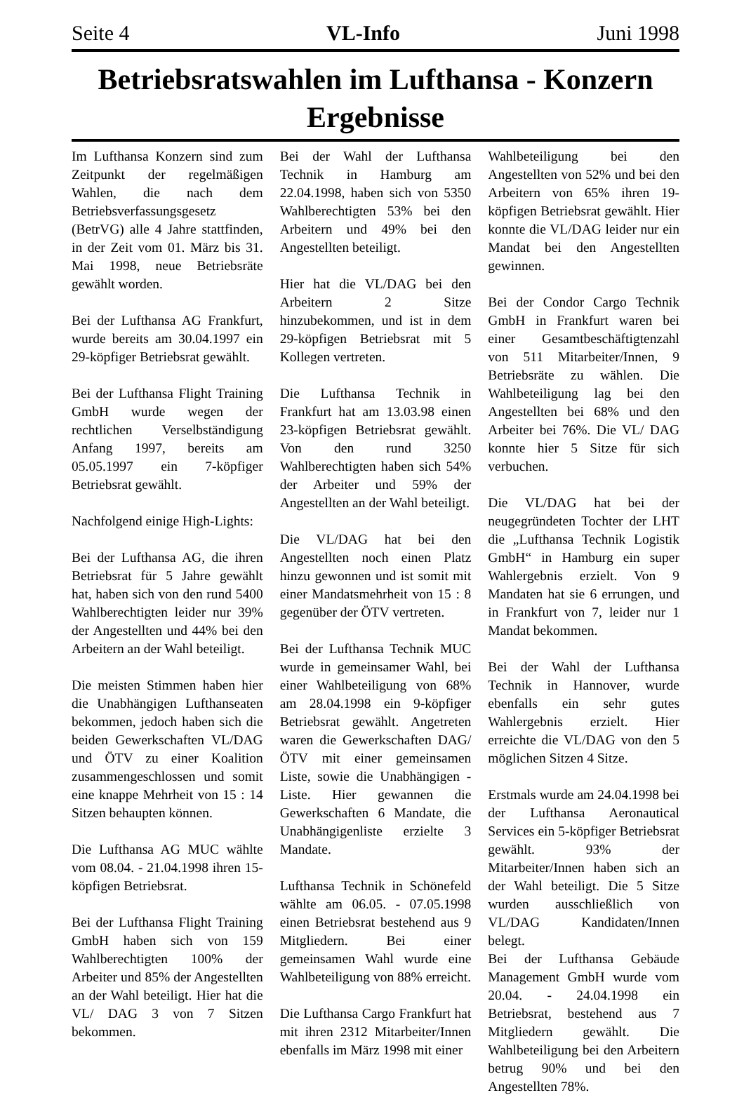Seite 4 VL-Info Juni 1998
Betriebsratswahlen im Lufthansa - Konzern Ergebnisse
Im Lufthansa Konzern sind zum Zeitpunkt der regelmäßigen Wahlen, die nach dem Betriebsverfassungsgesetz (BetrVG) alle 4 Jahre stattfinden, in der Zeit vom 01. März bis 31. Mai 1998, neue Betriebsräte gewählt worden.
Bei der Lufthansa AG Frankfurt, wurde bereits am 30.04.1997 ein 29-köpfiger Betriebsrat gewählt.
Bei der Lufthansa Flight Training GmbH wurde wegen der rechtlichen Verselbständigung Anfang 1997, bereits am 05.05.1997 ein 7-köpfiger Betriebsrat gewählt.
Nachfolgend einige High-Lights:
Bei der Lufthansa AG, die ihren Betriebsrat für 5 Jahre gewählt hat, haben sich von den rund 5400 Wahlberechtigten leider nur 39% der Angestellten und 44% bei den Arbeitern an der Wahl beteiligt.
Die meisten Stimmen haben hier die Unabhängigen Lufthanseaten bekommen, jedoch haben sich die beiden Gewerkschaften VL/DAG und ÖTV zu einer Koalition zusammengeschlossen und somit eine knappe Mehrheit von 15 : 14 Sitzen behaupten können.
Die Lufthansa AG MUC wählte vom 08.04. - 21.04.1998 ihren 15-köpfigen Betriebsrat.
Bei der Lufthansa Flight Training GmbH haben sich von 159 Wahlberechtigten 100% der Arbeiter und 85% der Angestellten an der Wahl beteiligt. Hier hat die VL/ DAG 3 von 7 Sitzen bekommen.
Bei der Wahl der Lufthansa Technik in Hamburg am 22.04.1998, haben sich von 5350 Wahlberechtigten 53% bei den Arbeitern und 49% bei den Angestellten beteiligt.
Hier hat die VL/DAG bei den Arbeitern 2 Sitze hinzubekommen, und ist in dem 29-köpfigen Betriebsrat mit 5 Kollegen vertreten.
Die Lufthansa Technik in Frankfurt hat am 13.03.98 einen 23-köpfigen Betriebsrat gewählt. Von den rund 3250 Wahlberechtigten haben sich 54% der Arbeiter und 59% der Angestellten an der Wahl beteiligt.
Die VL/DAG hat bei den Angestellten noch einen Platz hinzu gewonnen und ist somit mit einer Mandatsmehrheit von 15 : 8 gegenüber der ÖTV vertreten.
Bei der Lufthansa Technik MUC wurde in gemeinsamer Wahl, bei einer Wahlbeteiligung von 68% am 28.04.1998 ein 9-köpfiger Betriebsrat gewählt. Angetreten waren die Gewerkschaften DAG/ ÖTV mit einer gemeinsamen Liste, sowie die Unabhängigen - Liste. Hier gewannen die Gewerkschaften 6 Mandate, die Unabhängigenliste erzielte 3 Mandate.
Lufthansa Technik in Schönefeld wählte am 06.05. - 07.05.1998 einen Betriebsrat bestehend aus 9 Mitgliedern. Bei einer gemeinsamen Wahl wurde eine Wahlbeteiligung von 88% erreicht.
Die Lufthansa Cargo Frankfurt hat mit ihren 2312 Mitarbeiter/Innen ebenfalls im März 1998 mit einer
Wahlbeteiligung bei den Angestellten von 52% und bei den Arbeitern von 65% ihren 19-köpfigen Betriebsrat gewählt. Hier konnte die VL/DAG leider nur ein Mandat bei den Angestellten gewinnen.
Bei der Condor Cargo Technik GmbH in Frankfurt waren bei einer Gesamtbeschäftigtenzahl von 511 Mitarbeiter/Innen, 9 Betriebsräte zu wählen. Die Wahlbeteiligung lag bei den Angestellten bei 68% und den Arbeiter bei 76%. Die VL/ DAG konnte hier 5 Sitze für sich verbuchen.
Die VL/DAG hat bei der neugegründeten Tochter der LHT die „Lufthansa Technik Logistik GmbH“ in Hamburg ein super Wahlergebnis erzielt. Von 9 Mandaten hat sie 6 errungen, und in Frankfurt von 7, leider nur 1 Mandat bekommen.
Bei der Wahl der Lufthansa Technik in Hannover, wurde ebenfalls ein sehr gutes Wahlergebnis erzielt. Hier erreichte die VL/DAG von den 5 möglichen Sitzen 4 Sitze.
Erstmals wurde am 24.04.1998 bei der Lufthansa Aeronautical Services ein 5-köpfiger Betriebsrat gewählt. 93% der Mitarbeiter/Innen haben sich an der Wahl beteiligt. Die 5 Sitze wurden ausschließlich von VL/DAG Kandidaten/Innen belegt.
Bei der Lufthansa Gebäude Management GmbH wurde vom 20.04. - 24.04.1998 ein Betriebsrat, bestehend aus 7 Mitgliedern gewählt. Die Wahlbeteiligung bei den Arbeitern betrug 90% und bei den Angestellten 78%.